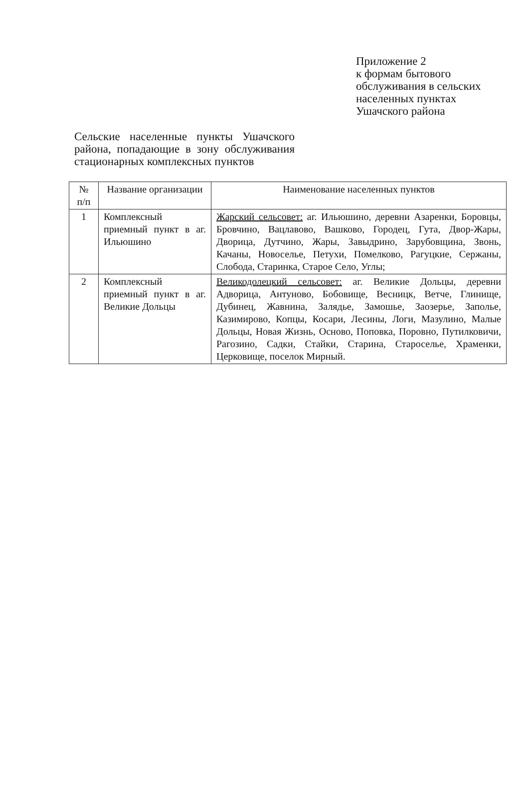Приложение 2
к формам бытового
обслуживания в сельских
населенных пунктах
Ушачского района
Сельские населенные пункты Ушачского района, попадающие в зону обслуживания стационарных комплексных пунктов
| № п/п | Название организации | Наименование населенных пунктов |
| --- | --- | --- |
| 1 | Комплексный приемный пункт в аг. Ильюшино | Жарский сельсовет: аг. Ильюшино, деревни Азаренки, Боровцы, Бровчино, Вацлавово, Вашково, Городец, Гута, Двор-Жары, Дворица, Дутчино, Жары, Завыдрино, Зарубовщина, Звонь, Качаны, Новоселье, Петухи, Помелково, Рагуцкие, Сержаны, Слобода, Старинка, Старое Село, Углы; |
| 2 | Комплексный приемный пункт в аг. Великие Дольцы | Великодолецкий сельсовет: аг. Великие Дольцы, деревни Адворица, Антуново, Бобовище, Весницк, Ветче, Глинище, Дубинец, Жавнина, Залядье, Замошье, Заозерье, Заполье, Казимирово, Копцы, Косари, Лесины, Логи, Мазулино, Малые Дольцы, Новая Жизнь, Осново, Поповка, Поровно, Путилковичи, Рагозино, Садки, Стайки, Старина, Староселье, Храменки, Церковище, поселок Мирный. |